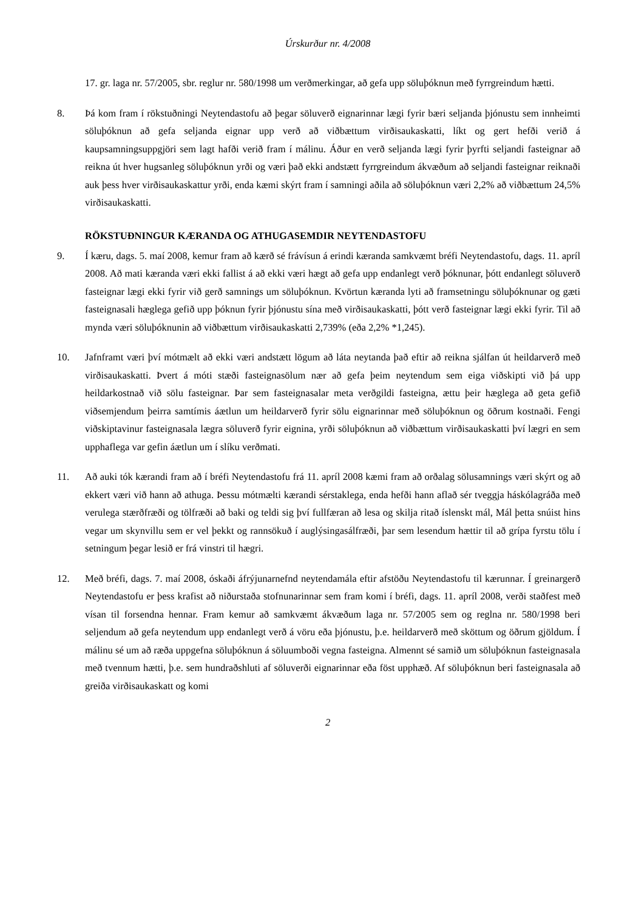Úrskurður nr. 4/2008
17. gr. laga nr. 57/2005, sbr. reglur nr. 580/1998 um verðmerkingar, að gefa upp söluþóknun með fyrrgreindum hætti.
8. Þá kom fram í rökstuðningi Neytendastofu að þegar söluverð eignarinnar lægi fyrir bæri seljanda þjónustu sem innheimti söluþóknun að gefa seljanda eignar upp verð að viðbættum virðisaukaskatti, líkt og gert hefði verið á kaupsamningsuppgjöri sem lagt hafði verið fram í málinu. Áður en verð seljanda lægi fyrir þyrfti seljandi fasteignar að reikna út hver hugsanleg söluþóknun yrði og væri það ekki andstætt fyrrgreindum ákvæðum að seljandi fasteignar reiknaði auk þess hver virðisaukaskattur yrði, enda kæmi skýrt fram í samningi aðila að söluþóknun væri 2,2% að viðbættum 24,5% virðisaukaskatti.
RÖKSTUÐNINGUR KÆRANDA OG ATHUGASEMDIR NEYTENDASTOFU
9. Í kæru, dags. 5. maí 2008, kemur fram að kærð sé frávísun á erindi kæranda samkvæmt bréfi Neytendastofu, dags. 11. apríl 2008. Að mati kæranda væri ekki fallist á að ekki væri hægt að gefa upp endanlegt verð þóknunar, þótt endanlegt söluverð fasteignar lægi ekki fyrir við gerð samnings um söluþóknun. Kvörtun kæranda lyti að framsetningu söluþóknunar og gæti fasteignasali hæglega gefið upp þóknun fyrir þjónustu sína með virðisaukaskatti, þótt verð fasteignar lægi ekki fyrir. Til að mynda væri söluþóknunin að viðbættum virðisaukaskatti 2,739% (eða 2,2% *1,245).
10. Jafnframt væri því mótmælt að ekki væri andstætt lögum að láta neytanda það eftir að reikna sjálfan út heildarverð með virðisaukaskatti. Þvert á móti stæði fasteignasölum nær að gefa þeim neytendum sem eiga viðskipti við þá upp heildarkostnað við sölu fasteignar. Þar sem fasteignasalar meta verðgildi fasteigna, ættu þeir hæglega að geta gefið viðsemjendum þeirra samtímis áætlun um heildarverð fyrir sölu eignarinnar með söluþóknun og öðrum kostnaði. Fengi viðskiptavinur fasteignasala lægra söluverð fyrir eignina, yrði söluþóknun að viðbættum virðisaukaskatti því lægri en sem upphaflega var gefin áætlun um í slíku verðmati.
11. Að auki tók kærandi fram að í bréfi Neytendastofu frá 11. apríl 2008 kæmi fram að orðalag sölusamnings væri skýrt og að ekkert væri við hann að athuga. Þessu mótmælti kærandi sérstaklega, enda hefði hann aflað sér tveggja háskólagráða með verulega stærðfræði og tölfræði að baki og teldi sig því fullfæran að lesa og skilja ritað íslenskt mál, Mál þetta snúist hins vegar um skynvillu sem er vel þekkt og rannsökuð í auglýsingasálfræði, þar sem lesendum hættir til að grípa fyrstu tölu í setningum þegar lesið er frá vinstri til hægri.
12. Með bréfi, dags. 7. maí 2008, óskaði áfrýjunarnefnd neytendamála eftir afstöðu Neytendastofu til kærunnar. Í greinargerð Neytendastofu er þess krafist að niðurstaða stofnunarinnar sem fram komi í bréfi, dags. 11. apríl 2008, verði staðfest með vísan til forsendna hennar. Fram kemur að samkvæmt ákvæðum laga nr. 57/2005 sem og reglna nr. 580/1998 beri seljendum að gefa neytendum upp endanlegt verð á vöru eða þjónustu, þ.e. heildarverð með sköttum og öðrum gjöldum. Í málinu sé um að ræða uppgefna söluþóknun á söluumboði vegna fasteigna. Almennt sé samið um söluþóknun fasteignasala með tvennum hætti, þ.e. sem hundraðshluti af söluverði eignarinnar eða föst upphæð. Af söluþóknun beri fasteignasala að greiða virðisaukaskatt og komi
2